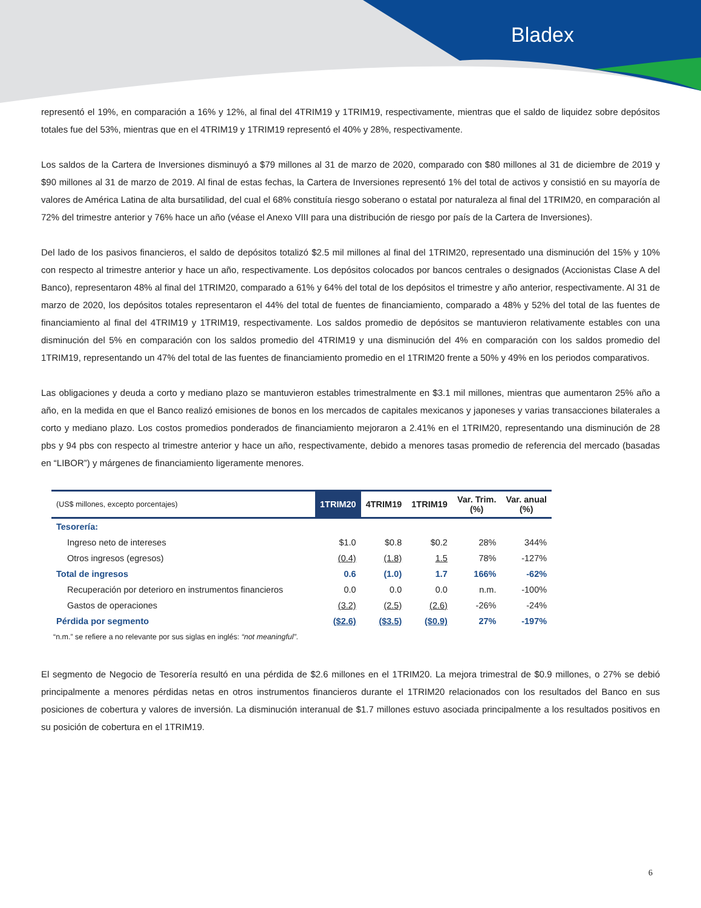Bladex
representó el 19%, en comparación a 16% y 12%, al final del 4TRIM19 y 1TRIM19, respectivamente, mientras que el saldo de liquidez sobre depósitos totales fue del 53%, mientras que en el 4TRIM19 y 1TRIM19 representó el 40% y 28%, respectivamente.
Los saldos de la Cartera de Inversiones disminuyó a $79 millones al 31 de marzo de 2020, comparado con $80 millones al 31 de diciembre de 2019 y $90 millones al 31 de marzo de 2019. Al final de estas fechas, la Cartera de Inversiones representó 1% del total de activos y consistió en su mayoría de valores de América Latina de alta bursatilidad, del cual el 68% constituía riesgo soberano o estatal por naturaleza al final del 1TRIM20, en comparación al 72% del trimestre anterior y 76% hace un año (véase el Anexo VIII para una distribución de riesgo por país de la Cartera de Inversiones).
Del lado de los pasivos financieros, el saldo de depósitos totalizó $2.5 mil millones al final del 1TRIM20, representado una disminución del 15% y 10% con respecto al trimestre anterior y hace un año, respectivamente. Los depósitos colocados por bancos centrales o designados (Accionistas Clase A del Banco), representaron 48% al final del 1TRIM20, comparado a 61% y 64% del total de los depósitos el trimestre y año anterior, respectivamente. Al 31 de marzo de 2020, los depósitos totales representaron el 44% del total de fuentes de financiamiento, comparado a 48% y 52% del total de las fuentes de financiamiento al final del 4TRIM19 y 1TRIM19, respectivamente. Los saldos promedio de depósitos se mantuvieron relativamente estables con una disminución del 5% en comparación con los saldos promedio del 4TRIM19 y una disminución del 4% en comparación con los saldos promedio del 1TRIM19, representando un 47% del total de las fuentes de financiamiento promedio en el 1TRIM20 frente a 50% y 49% en los periodos comparativos.
Las obligaciones y deuda a corto y mediano plazo se mantuvieron estables trimestralmente en $3.1 mil millones, mientras que aumentaron 25% año a año, en la medida en que el Banco realizó emisiones de bonos en los mercados de capitales mexicanos y japoneses y varias transacciones bilaterales a corto y mediano plazo. Los costos promedios ponderados de financiamiento mejoraron a 2.41% en el 1TRIM20, representando una disminución de 28 pbs y 94 pbs con respecto al trimestre anterior y hace un año, respectivamente, debido a menores tasas promedio de referencia del mercado (basadas en “LIBOR”) y márgenes de financiamiento ligeramente menores.
| (US$ millones, excepto porcentajes) | 1TRIM20 | 4TRIM19 | 1TRIM19 | Var. Trim. (%) | Var. anual (%) |
| --- | --- | --- | --- | --- | --- |
| Tesorería: | | | | | |
| Ingreso neto de intereses | $1.0 | $0.8 | $0.2 | 28% | 344% |
| Otros ingresos (egresos) | (0.4) | (1.8) | 1.5 | 78% | -127% |
| Total de ingresos | 0.6 | (1.0) | 1.7 | 166% | -62% |
| Recuperación por deterioro en instrumentos financieros | 0.0 | 0.0 | 0.0 | n.m. | -100% |
| Gastos de operaciones | (3.2) | (2.5) | (2.6) | -26% | -24% |
| Pérdida por segmento | ($2.6) | ($3.5) | ($0.9) | 27% | -197% |
“n.m.” se refiere a no relevante por sus siglas en inglés: “not meaningful”.
El segmento de Negocio de Tesorería resultó en una pérdida de $2.6 millones en el 1TRIM20. La mejora trimestral de $0.9 millones, o 27% se debió principalmente a menores pérdidas netas en otros instrumentos financieros durante el 1TRIM20 relacionados con los resultados del Banco en sus posiciones de cobertura y valores de inversión. La disminución interanual de $1.7 millones estuvo asociada principalmente a los resultados positivos en su posición de cobertura en el 1TRIM19.
6